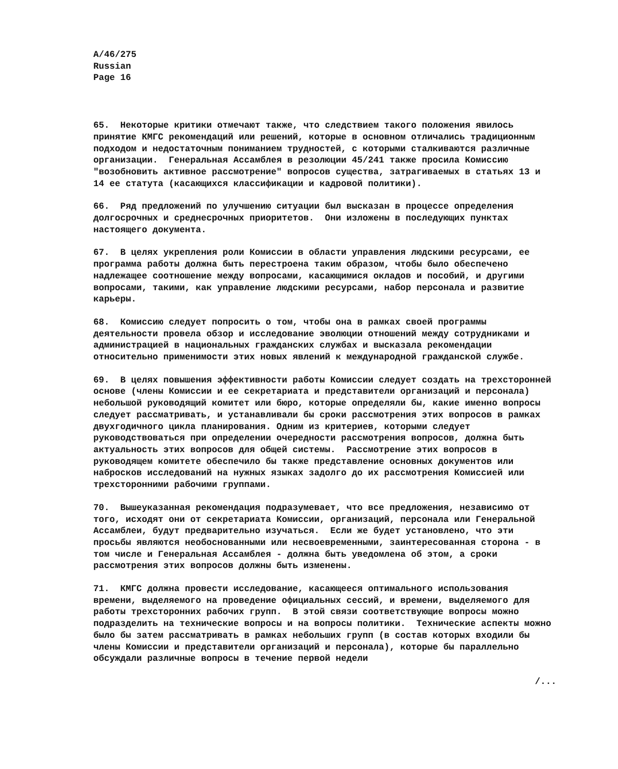A/46/275
Russian
Page 16
65. Некоторые критики отмечают также, что следствием такого положения явилось принятие КМГС рекомендаций или решений, которые в основном отличались традиционным подходом и недостаточным пониманием трудностей, с которыми сталкиваются различные организации. Генеральная Ассамблея в резолюции 45/241 также просила Комиссию "возобновить активное рассмотрение" вопросов существа, затрагиваемых в статьях 13 и 14 ее статута (касающихся классификации и кадровой политики).
66. Ряд предложений по улучшению ситуации был высказан в процессе определения долгосрочных и среднесрочных приоритетов. Они изложены в последующих пунктах настоящего документа.
67. В целях укрепления роли Комиссии в области управления людскими ресурсами, ее программа работы должна быть перестроена таким образом, чтобы было обеспечено надлежащее соотношение между вопросами, касающимися окладов и пособий, и другими вопросами, такими, как управление людскими ресурсами, набор персонала и развитие карьеры.
68. Комиссию следует попросить о том, чтобы она в рамках своей программы деятельности провела обзор и исследование эволюции отношений между сотрудниками и администрацией в национальных гражданских службах и высказала рекомендации относительно применимости этих новых явлений к международной гражданской службе.
69. В целях повышения эффективности работы Комиссии следует создать на трехсторонней основе (члены Комиссии и ее секретариата и представители организаций и персонала) небольшой руководящий комитет или бюро, которые определяли бы, какие именно вопросы следует рассматривать, и устанавливали бы сроки рассмотрения этих вопросов в рамках двухгодичного цикла планирования. Одним из критериев, которыми следует руководствоваться при определении очередности рассмотрения вопросов, должна быть актуальность этих вопросов для общей системы. Рассмотрение этих вопросов в руководящем комитете обеспечило бы также представление основных документов или набросков исследований на нужных языках задолго до их рассмотрения Комиссией или трехсторонними рабочими группами.
70. Вышеуказанная рекомендация подразумевает, что все предложения, независимо от того, исходят они от секретариата Комиссии, организаций, персонала или Генеральной Ассамблеи, будут предварительно изучаться. Если же будет установлено, что эти просьбы являются необоснованными или несвоевременными, заинтересованная сторона - в том числе и Генеральная Ассамблея - должна быть уведомлена об этом, а сроки рассмотрения этих вопросов должны быть изменены.
71. КМГС должна провести исследование, касающееся оптимального использования времени, выделяемого на проведение официальных сессий, и времени, выделяемого для работы трехсторонних рабочих групп. В этой связи соответствующие вопросы можно подразделить на технические вопросы и на вопросы политики. Технические аспекты можно было бы затем рассматривать в рамках небольших групп (в состав которых входили бы члены Комиссии и представители организаций и персонала), которые бы параллельно обсуждали различные вопросы в течение первой недели
/...